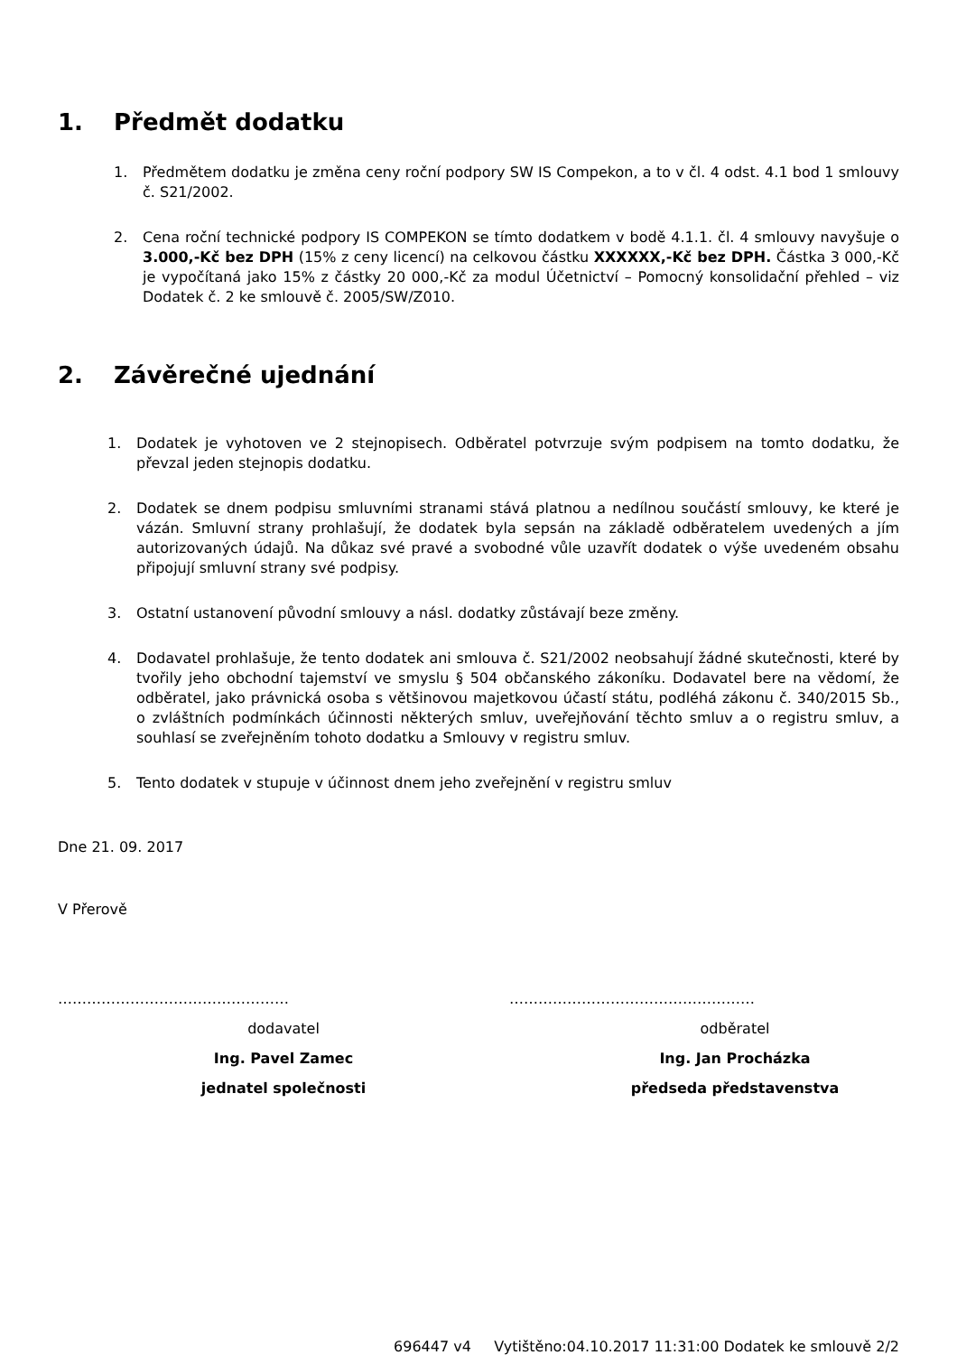1. Předmět dodatku
1. Předmětem dodatku je změna ceny roční podpory SW IS Compekon, a to v čl. 4 odst. 4.1 bod 1 smlouvy č. S21/2002.
2. Cena roční technické podpory IS COMPEKON se tímto dodatkem v bodě 4.1.1. čl. 4 smlouvy navyšuje o 3.000,-Kč bez DPH (15% z ceny licencí) na celkovou částku XXXXXX,-Kč bez DPH. Částka 3 000,-Kč je vypočítaná jako 15% z částky 20 000,-Kč za modul Účetnictví – Pomocný konsolidační přehled – viz Dodatek č. 2 ke smlouvě č. 2005/SW/Z010.
2. Závěrečné ujednání
1. Dodatek je vyhotoven ve 2 stejnopisech. Odběratel potvrzuje svým podpisem na tomto dodatku, že převzal jeden stejnopis dodatku.
2. Dodatek se dnem podpisu smluvními stranami stává platnou a nedílnou součástí smlouvy, ke které je vázán. Smluvní strany prohlašují, že dodatek byla sepsán na základě odběratelem uvedených a jím autorizovaných údajů. Na důkaz své pravé a svobodné vůle uzavřít dodatek o výše uvedeném obsahu připojují smluvní strany své podpisy.
3. Ostatní ustanovení původní smlouvy a násl. dodatky zůstávají beze změny.
4. Dodavatel prohlašuje, že tento dodatek ani smlouva č. S21/2002 neobsahují žádné skutečnosti, které by tvořily jeho obchodní tajemství ve smyslu § 504 občanského zákoníku. Dodavatel bere na vědomí, že odběratel, jako právnická osoba s většinovou majetkovou účastí státu, podléhá zákonu č. 340/2015 Sb., o zvláštních podmínkách účinnosti některých smluv, uveřejňování těchto smluv a o registru smluv, a souhlasí se zveřejněním tohoto dodatku a Smlouvy v registru smluv.
5. Tento dodatek v stupuje v účinnost dnem jeho zveřejnění v registru smluv
Dne 21. 09. 2017
V Přerově
…………………………………………
dodavatel
Ing. Pavel Zamec
jednatel společnosti
……………………………………………
odběratel
Ing. Jan Procházka
předseda představenstva
696447 v4 Vytištěno:04.10.2017 11:31:00 Dodatek ke smlouvě 2/2